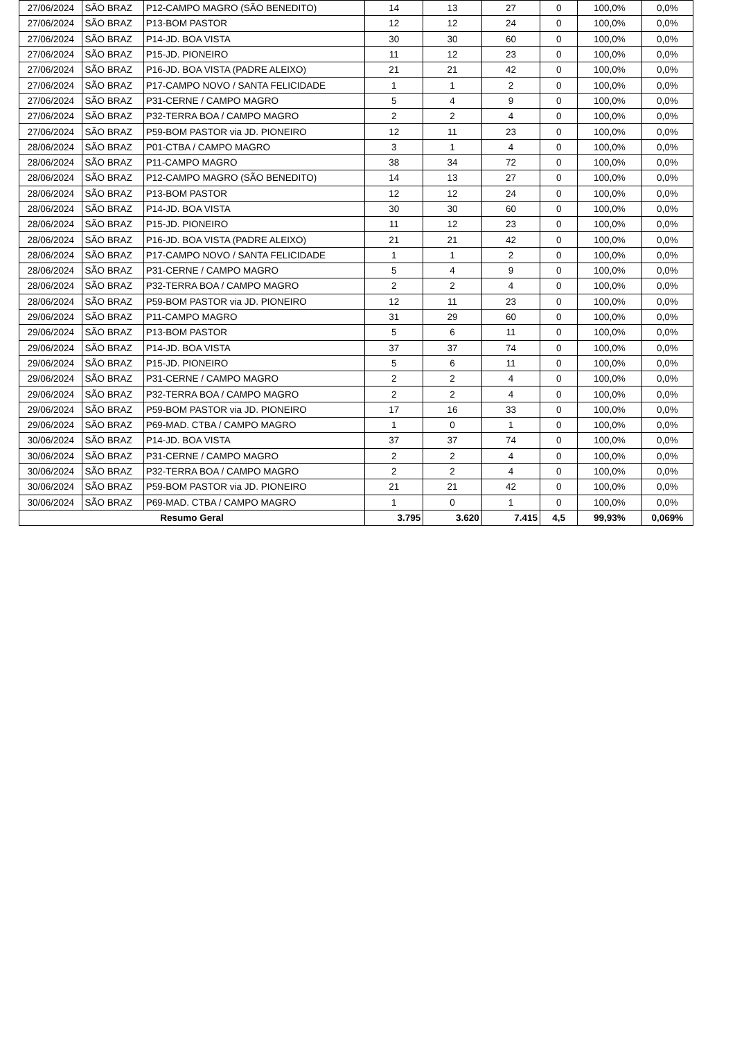| 27/06/2024 | SÃO BRAZ | P12-CAMPO MAGRO (SÃO BENEDITO) | 14 | 13 | 27 | 0 | 100,0% | 0,0% |
| 27/06/2024 | SÃO BRAZ | P13-BOM PASTOR | 12 | 12 | 24 | 0 | 100,0% | 0,0% |
| 27/06/2024 | SÃO BRAZ | P14-JD. BOA VISTA | 30 | 30 | 60 | 0 | 100,0% | 0,0% |
| 27/06/2024 | SÃO BRAZ | P15-JD. PIONEIRO | 11 | 12 | 23 | 0 | 100,0% | 0,0% |
| 27/06/2024 | SÃO BRAZ | P16-JD. BOA VISTA (PADRE ALEIXO) | 21 | 21 | 42 | 0 | 100,0% | 0,0% |
| 27/06/2024 | SÃO BRAZ | P17-CAMPO NOVO / SANTA FELICIDADE | 1 | 1 | 2 | 0 | 100,0% | 0,0% |
| 27/06/2024 | SÃO BRAZ | P31-CERNE / CAMPO MAGRO | 5 | 4 | 9 | 0 | 100,0% | 0,0% |
| 27/06/2024 | SÃO BRAZ | P32-TERRA BOA / CAMPO MAGRO | 2 | 2 | 4 | 0 | 100,0% | 0,0% |
| 27/06/2024 | SÃO BRAZ | P59-BOM PASTOR via JD. PIONEIRO | 12 | 11 | 23 | 0 | 100,0% | 0,0% |
| 28/06/2024 | SÃO BRAZ | P01-CTBA / CAMPO MAGRO | 3 | 1 | 4 | 0 | 100,0% | 0,0% |
| 28/06/2024 | SÃO BRAZ | P11-CAMPO MAGRO | 38 | 34 | 72 | 0 | 100,0% | 0,0% |
| 28/06/2024 | SÃO BRAZ | P12-CAMPO MAGRO (SÃO BENEDITO) | 14 | 13 | 27 | 0 | 100,0% | 0,0% |
| 28/06/2024 | SÃO BRAZ | P13-BOM PASTOR | 12 | 12 | 24 | 0 | 100,0% | 0,0% |
| 28/06/2024 | SÃO BRAZ | P14-JD. BOA VISTA | 30 | 30 | 60 | 0 | 100,0% | 0,0% |
| 28/06/2024 | SÃO BRAZ | P15-JD. PIONEIRO | 11 | 12 | 23 | 0 | 100,0% | 0,0% |
| 28/06/2024 | SÃO BRAZ | P16-JD. BOA VISTA (PADRE ALEIXO) | 21 | 21 | 42 | 0 | 100,0% | 0,0% |
| 28/06/2024 | SÃO BRAZ | P17-CAMPO NOVO / SANTA FELICIDADE | 1 | 1 | 2 | 0 | 100,0% | 0,0% |
| 28/06/2024 | SÃO BRAZ | P31-CERNE / CAMPO MAGRO | 5 | 4 | 9 | 0 | 100,0% | 0,0% |
| 28/06/2024 | SÃO BRAZ | P32-TERRA BOA / CAMPO MAGRO | 2 | 2 | 4 | 0 | 100,0% | 0,0% |
| 28/06/2024 | SÃO BRAZ | P59-BOM PASTOR via JD. PIONEIRO | 12 | 11 | 23 | 0 | 100,0% | 0,0% |
| 29/06/2024 | SÃO BRAZ | P11-CAMPO MAGRO | 31 | 29 | 60 | 0 | 100,0% | 0,0% |
| 29/06/2024 | SÃO BRAZ | P13-BOM PASTOR | 5 | 6 | 11 | 0 | 100,0% | 0,0% |
| 29/06/2024 | SÃO BRAZ | P14-JD. BOA VISTA | 37 | 37 | 74 | 0 | 100,0% | 0,0% |
| 29/06/2024 | SÃO BRAZ | P15-JD. PIONEIRO | 5 | 6 | 11 | 0 | 100,0% | 0,0% |
| 29/06/2024 | SÃO BRAZ | P31-CERNE / CAMPO MAGRO | 2 | 2 | 4 | 0 | 100,0% | 0,0% |
| 29/06/2024 | SÃO BRAZ | P32-TERRA BOA / CAMPO MAGRO | 2 | 2 | 4 | 0 | 100,0% | 0,0% |
| 29/06/2024 | SÃO BRAZ | P59-BOM PASTOR via JD. PIONEIRO | 17 | 16 | 33 | 0 | 100,0% | 0,0% |
| 29/06/2024 | SÃO BRAZ | P69-MAD. CTBA / CAMPO MAGRO | 1 | 0 | 1 | 0 | 100,0% | 0,0% |
| 30/06/2024 | SÃO BRAZ | P14-JD. BOA VISTA | 37 | 37 | 74 | 0 | 100,0% | 0,0% |
| 30/06/2024 | SÃO BRAZ | P31-CERNE / CAMPO MAGRO | 2 | 2 | 4 | 0 | 100,0% | 0,0% |
| 30/06/2024 | SÃO BRAZ | P32-TERRA BOA / CAMPO MAGRO | 2 | 2 | 4 | 0 | 100,0% | 0,0% |
| 30/06/2024 | SÃO BRAZ | P59-BOM PASTOR via JD. PIONEIRO | 21 | 21 | 42 | 0 | 100,0% | 0,0% |
| 30/06/2024 | SÃO BRAZ | P69-MAD. CTBA / CAMPO MAGRO | 1 | 0 | 1 | 0 | 100,0% | 0,0% |
| Resumo Geral | | | 3.795 | 3.620 | 7.415 | 4,5 | 99,93% | 0,069% |